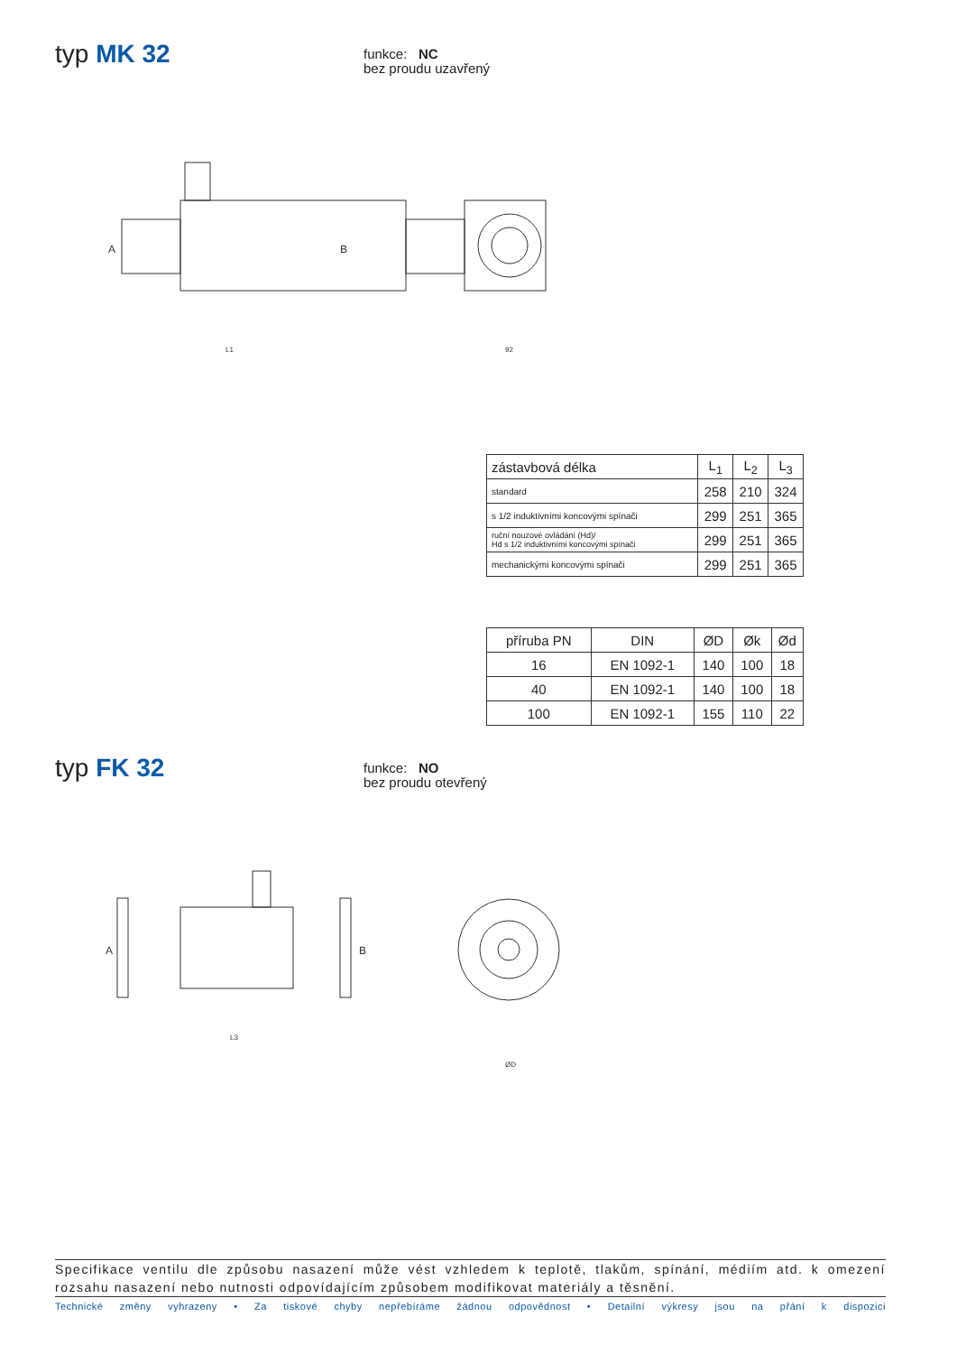typ MK 32
funkce: NC
bez proudu uzavřený
A
B
L1
92
| zástavbová délka | L<sub>1</sub> | L<sub>2</sub> | L<sub>3</sub> |
| standard | 258 | 210 | 324 |
| s 1/2 induktivními koncovými spínači | 299 | 251 | 365 |
| ruční nouzové ovládání (Hd)/ Hd s 1/2 induktivními koncovými spínači | 299 | 251 | 365 |
| mechanickými koncovými spínači | 299 | 251 | 365 |
| příruba PN | DIN | ØD | Øk | Ød |
| 16 | EN 1092-1 | 140 | 100 | 18 |
| 40 | EN 1092-1 | 140 | 100 | 18 |
| 100 | EN 1092-1 | 155 | 110 | 22 |
typ FK 32
funkce: NO
bez proudu otevřený
A
B
L3
ØD
Specifikace ventilu dle způsobu nasazení může vést vzhledem k teplotě, tlakům, spínání, médiím atd. k omezení rozsahu nasazení nebo nutnosti odpovídajícím způsobem modifikovat materiály a těsnění.
Technické změny vyhrazeny • Za tiskové chyby nepřebíráme žádnou odpovědnost • Detailní výkresy jsou na přání k dispozici